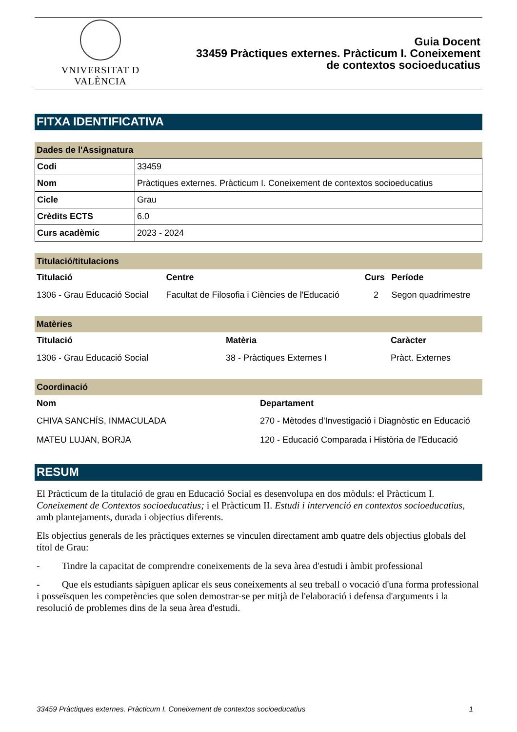VNIVERSITAT D VALÈNCIA
Guia Docent
33459 Pràctiques externes. Pràcticum I. Coneixement
de contextos socioeducatius
FITXA IDENTIFICATIVA
Dades de l'Assignatura
| Codi | 33459 |
| Nom | Pràctiques externes. Pràcticum I. Coneixement de contextos socioeducatius |
| Cicle | Grau |
| Crèdits ECTS | 6.0 |
| Curs acadèmic | 2023 - 2024 |
Titulació/titulacions
| Titulació | Centre | Curs | Període |
| --- | --- | --- | --- |
| 1306 - Grau Educació Social | Facultat de Filosofia i Ciències de l'Educació | 2 | Segon quadrimestre |
Matèries
| Titulació | Matèria | Caràcter |
| --- | --- | --- |
| 1306 - Grau Educació Social | 38 - Pràctiques Externes I | Pràct. Externes |
Coordinació
| Nom | Departament |
| --- | --- |
| CHIVA SANCHÍS, INMACULADA | 270 - Mètodes d'Investigació i Diagnòstic en Educació |
| MATEU LUJAN, BORJA | 120 - Educació Comparada i Història de l'Educació |
RESUM
El Pràcticum de la titulació de grau en Educació Social es desenvolupa en dos mòduls: el Pràcticum I. Coneixement de Contextos socioeducatius; i el Pràcticum II. Estudi i intervenció en contextos socioeducatius, amb plantejaments, durada i objectius diferents.
Els objectius generals de les pràctiques externes se vinculen directament amb quatre dels objectius globals del títol de Grau:
- Tindre la capacitat de comprendre coneixements de la seva àrea d'estudi i àmbit professional
- Que els estudiants sàpiguen aplicar els seus coneixements al seu treball o vocació d'una forma professional i posseïsquen les competències que solen demostrar-se per mitjà de l'elaboració i defensa d'arguments i la resolució de problemes dins de la seua àrea d'estudi.
33459 Pràctiques externes. Pràcticum I. Coneixement de contextos socioeducatius 1